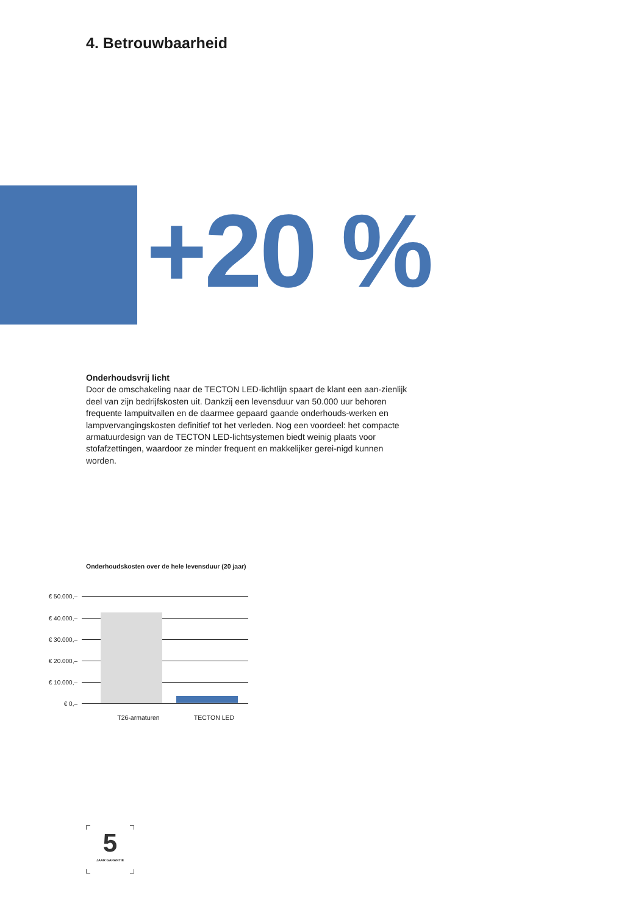4. Betrouwbaarheid
+20 %
Onderhoudsvrij licht
Door de omschakeling naar de TECTON LED-lichtlijn spaart de klant een aan-zienlijk deel van zijn bedrijfskosten uit. Dankzij een levensduur van 50.000 uur behoren frequente lampuitvallen en de daarmee gepaard gaande onderhouds-werken en lampvervangingskosten definitief tot het verleden. Nog een voordeel: het compacte armatuurdesign van de TECTON LED-lichtsystemen biedt weinig plaats voor stofafzettingen, waardoor ze minder frequent en makkelijker gerei-nigd kunnen worden.
Onderhoudskosten over de hele levensduur (20 jaar)
€ 50.000,–
€ 40.000,–
€ 30.000,–
€ 20.000,–
€ 10.000,–
€ 0,–
T26-armaturen TECTON LED
5
JAAR GARANTIE